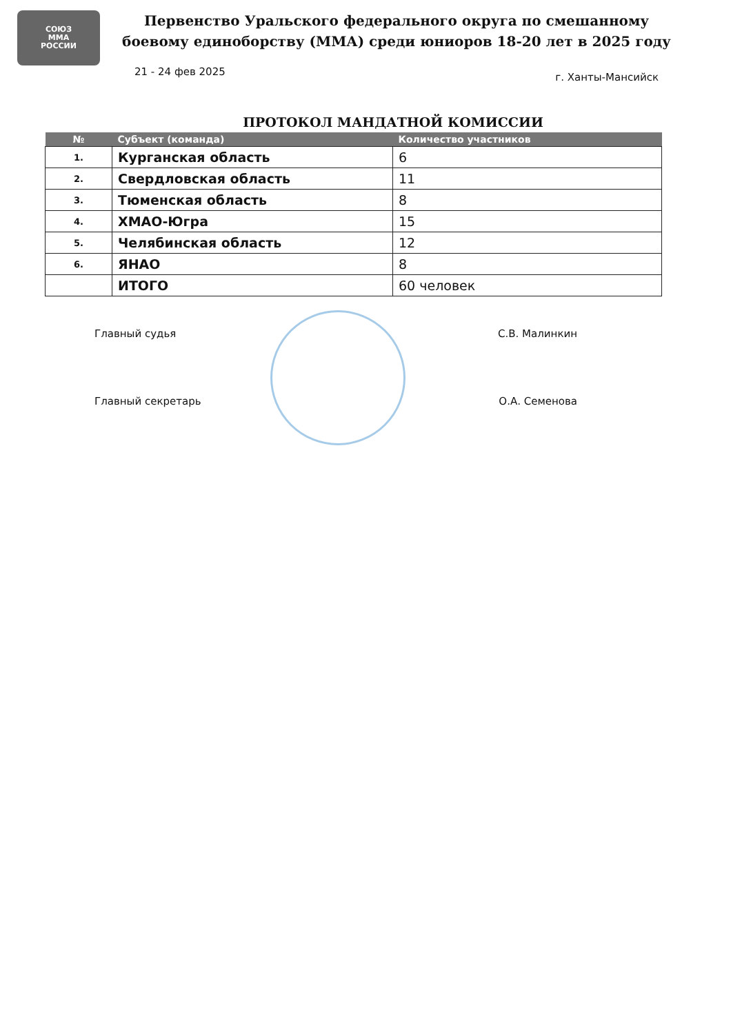СОЮЗ
ММА
РОССИИ
Первенство Уральского федерального округа по смешанному боевому единоборству (ММА) среди юниоров 18-20 лет в 2025 году
21 - 24 фев 2025 г. Ханты-Мансийск
ПРОТОКОЛ МАНДАТНОЙ КОМИССИИ
| № | Субъект (команда) | Количество участников |
| --- | --- | --- |
| 1. | Курганская область | 6 |
| 2. | Свердловская область | 11 |
| 3. | Тюменская область | 8 |
| 4. | ХМАО-Югра | 15 |
| 5. | Челябинская область | 12 |
| 6. | ЯНАО | 8 |
| | ИТОГО | 60 человек |
Главный судья С.В. Малинкин
Главный секретарь О.А. Семенова